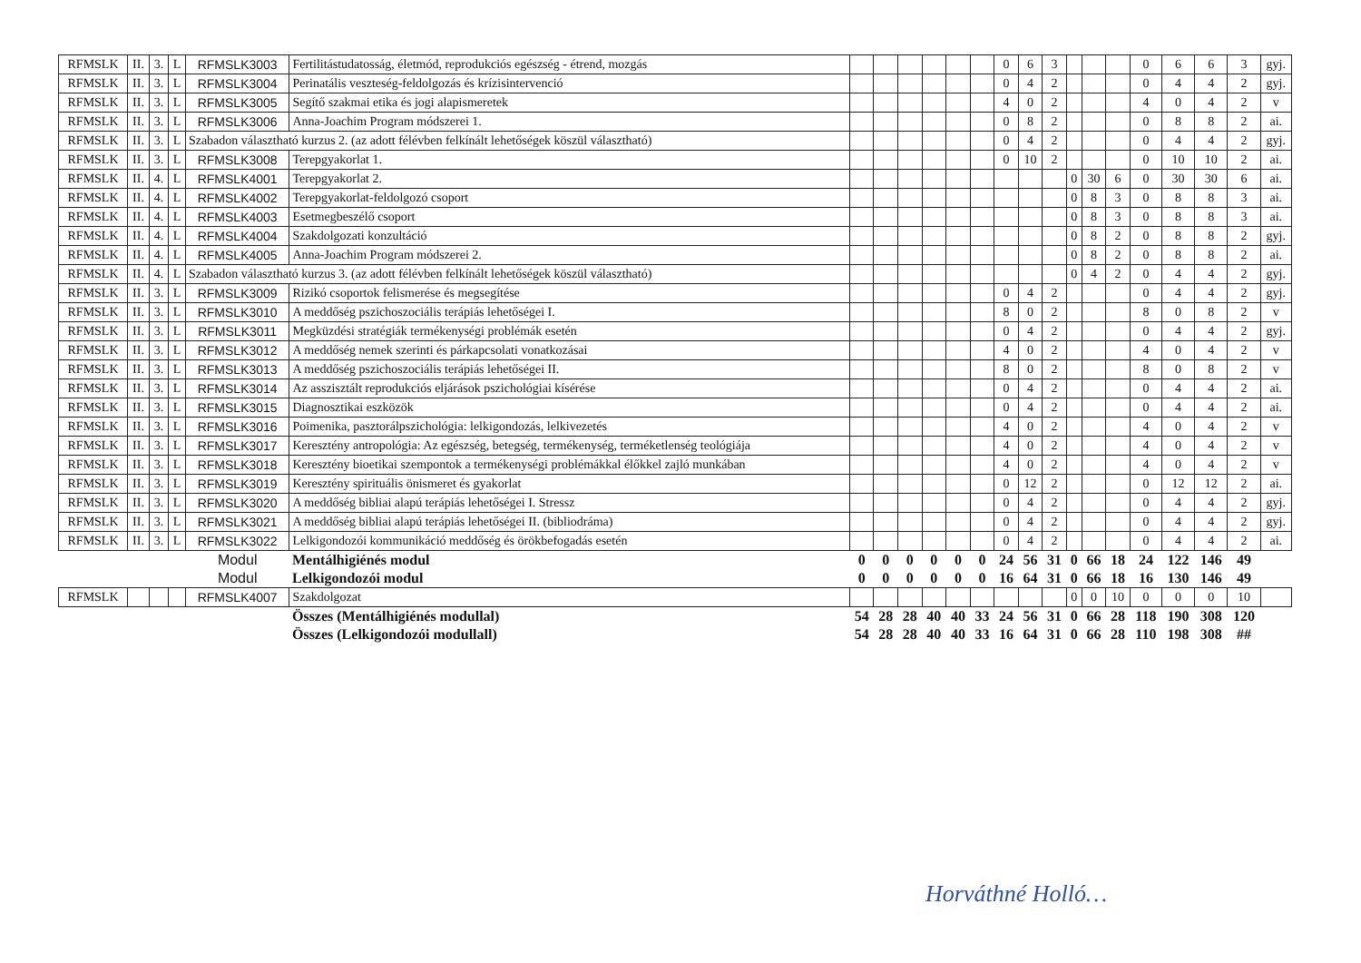| RFMSLK | II. | 3. | L | RFMSLK3003 | Fertilitástudatosság, életmód, reprodukciós egészség - étrend, mozgás | | | | | | | 0 | 6 | 3 | | | | 0 | 6 | 6 | 3 | gyj. |
| RFMSLK | II. | 3. | L | RFMSLK3004 | Perinatális veszteség-feldolgozás és krízisintervenció | | | | | | | 0 | 4 | 2 | | | | 0 | 4 | 4 | 2 | gyj. |
| RFMSLK | II. | 3. | L | RFMSLK3005 | Segítő szakmai etika és jogi alapismeretek | | | | | | | 4 | 0 | 2 | | | | 4 | 0 | 4 | 2 | v |
| RFMSLK | II. | 3. | L | RFMSLK3006 | Anna-Joachim Program módszerei 1. | | | | | | | 0 | 8 | 2 | | | | 0 | 8 | 8 | 2 | ai. |
| RFMSLK | II. | 3. | L | Szabadon választható kurzus 2. (az adott félévben felkínált lehetőségek köszül választható) | | | | | | | | 0 | 4 | 2 | | | | 0 | 4 | 4 | 2 | gyj. |
| RFMSLK | II. | 3. | L | RFMSLK3008 | Terepgyakorlat 1. | | | | | | | 0 | 10 | 2 | | | | 0 | 10 | 10 | 2 | ai. |
| RFMSLK | II. | 4. | L | RFMSLK4001 | Terepgyakorlat 2. | | | | | | | | | | 0 | 30 | 6 | 0 | 30 | 30 | 6 | ai. |
| RFMSLK | II. | 4. | L | RFMSLK4002 | Terepgyakorlat-feldolgozó csoport | | | | | | | | | | 0 | 8 | 3 | 0 | 8 | 8 | 3 | ai. |
| RFMSLK | II. | 4. | L | RFMSLK4003 | Esetmegbeszélő csoport | | | | | | | | | | 0 | 8 | 3 | 0 | 8 | 8 | 3 | ai. |
| RFMSLK | II. | 4. | L | RFMSLK4004 | Szakdolgozati konzultáció | | | | | | | | | | 0 | 8 | 2 | 0 | 8 | 8 | 2 | gyj. |
| RFMSLK | II. | 4. | L | RFMSLK4005 | Anna-Joachim Program módszerei 2. | | | | | | | | | | 0 | 8 | 2 | 0 | 8 | 8 | 2 | ai. |
| RFMSLK | II. | 4. | L | Szabadon választható kurzus 3. (az adott félévben felkínált lehetőségek köszül választható) | | | | | | | | | | | 0 | 4 | 2 | 0 | 4 | 4 | 2 | gyj. |
| RFMSLK | II. | 3. | L | RFMSLK3009 | Rizikó csoportok felismerése és megsegítése | | | | | | | 0 | 4 | 2 | | | | 0 | 4 | 4 | 2 | gyj. |
| RFMSLK | II. | 3. | L | RFMSLK3010 | A meddőség pszichoszociális terápiás lehetőségei I. | | | | | | | 8 | 0 | 2 | | | | 8 | 0 | 8 | 2 | v |
| RFMSLK | II. | 3. | L | RFMSLK3011 | Megküzdési stratégiák termékenységi problémák esetén | | | | | | | 0 | 4 | 2 | | | | 0 | 4 | 4 | 2 | gyj. |
| RFMSLK | II. | 3. | L | RFMSLK3012 | A meddőség nemek szerinti és párkapcsolati vonatkozásai | | | | | | | 4 | 0 | 2 | | | | 4 | 0 | 4 | 2 | v |
| RFMSLK | II. | 3. | L | RFMSLK3013 | A meddőség pszichoszociális terápiás lehetőségei II. | | | | | | | 8 | 0 | 2 | | | | 8 | 0 | 8 | 2 | v |
| RFMSLK | II. | 3. | L | RFMSLK3014 | Az asszisztált reprodukciós eljárások pszichológiai kísérése | | | | | | | 0 | 4 | 2 | | | | 0 | 4 | 4 | 2 | ai. |
| RFMSLK | II. | 3. | L | RFMSLK3015 | Diagnosztikai eszközök | | | | | | | 0 | 4 | 2 | | | | 0 | 4 | 4 | 2 | ai. |
| RFMSLK | II. | 3. | L | RFMSLK3016 | Poimenika, pasztorálpszichológia: lelkigondozás, lelkivezetés | | | | | | | 4 | 0 | 2 | | | | 4 | 0 | 4 | 2 | v |
| RFMSLK | II. | 3. | L | RFMSLK3017 | Keresztény antropológia: Az egészség, betegség, termékenység, terméketlenség teológiája | | | | | | | 4 | 0 | 2 | | | | 4 | 0 | 4 | 2 | v |
| RFMSLK | II. | 3. | L | RFMSLK3018 | Keresztény bioetikai szempontok a termékenységi problémákkal élőkkel zajló munkában | | | | | | | 4 | 0 | 2 | | | | 4 | 0 | 4 | 2 | v |
| RFMSLK | II. | 3. | L | RFMSLK3019 | Keresztény spirituális önismeret és gyakorlat | | | | | | | 0 | 12 | 2 | | | | 0 | 12 | 12 | 2 | ai. |
| RFMSLK | II. | 3. | L | RFMSLK3020 | A meddőség bibliai alapú terápiás lehetőségei I. Stressz | | | | | | | 0 | 4 | 2 | | | | 0 | 4 | 4 | 2 | gyj. |
| RFMSLK | II. | 3. | L | RFMSLK3021 | A meddőség bibliai alapú terápiás lehetőségei II. (bibliodráma) | | | | | | | 0 | 4 | 2 | | | | 0 | 4 | 4 | 2 | gyj. |
| RFMSLK | II. | 3. | L | RFMSLK3022 | Lelkigondozói kommunikáció meddőség és örökbefogadás esetén | | | | | | | 0 | 4 | 2 | | | | 0 | 4 | 4 | 2 | ai. |
| | | | | Modul | Mentálhigiénés modul | 0 | 0 | 0 | 0 | 0 | 0 | 24 | 56 | 31 | 0 | 66 | 18 | 24 | 122 | 146 | 49 | |
| | | | | Modul | Lelkigondozói modul | 0 | 0 | 0 | 0 | 0 | 0 | 16 | 64 | 31 | 0 | 66 | 18 | 16 | 130 | 146 | 49 | |
| RFMSLK | | | | RFMSLK4007 | Szakdolgozat | | | | | | | | | | 0 | 0 | 10 | 0 | 0 | 0 | 10 | |
| | | | | | Összes (Mentálhigiénés modullal) | 54 | 28 | 28 | 40 | 40 | 33 | 24 | 56 | 31 | 0 | 66 | 28 | 118 | 190 | 308 | 120 | |
| | | | | | Összes (Lelkigondozói modullall) | 54 | 28 | 28 | 40 | 40 | 33 | 16 | 64 | 31 | 0 | 66 | 28 | 110 | 198 | 308 | ## | |
Horváthné Holló…